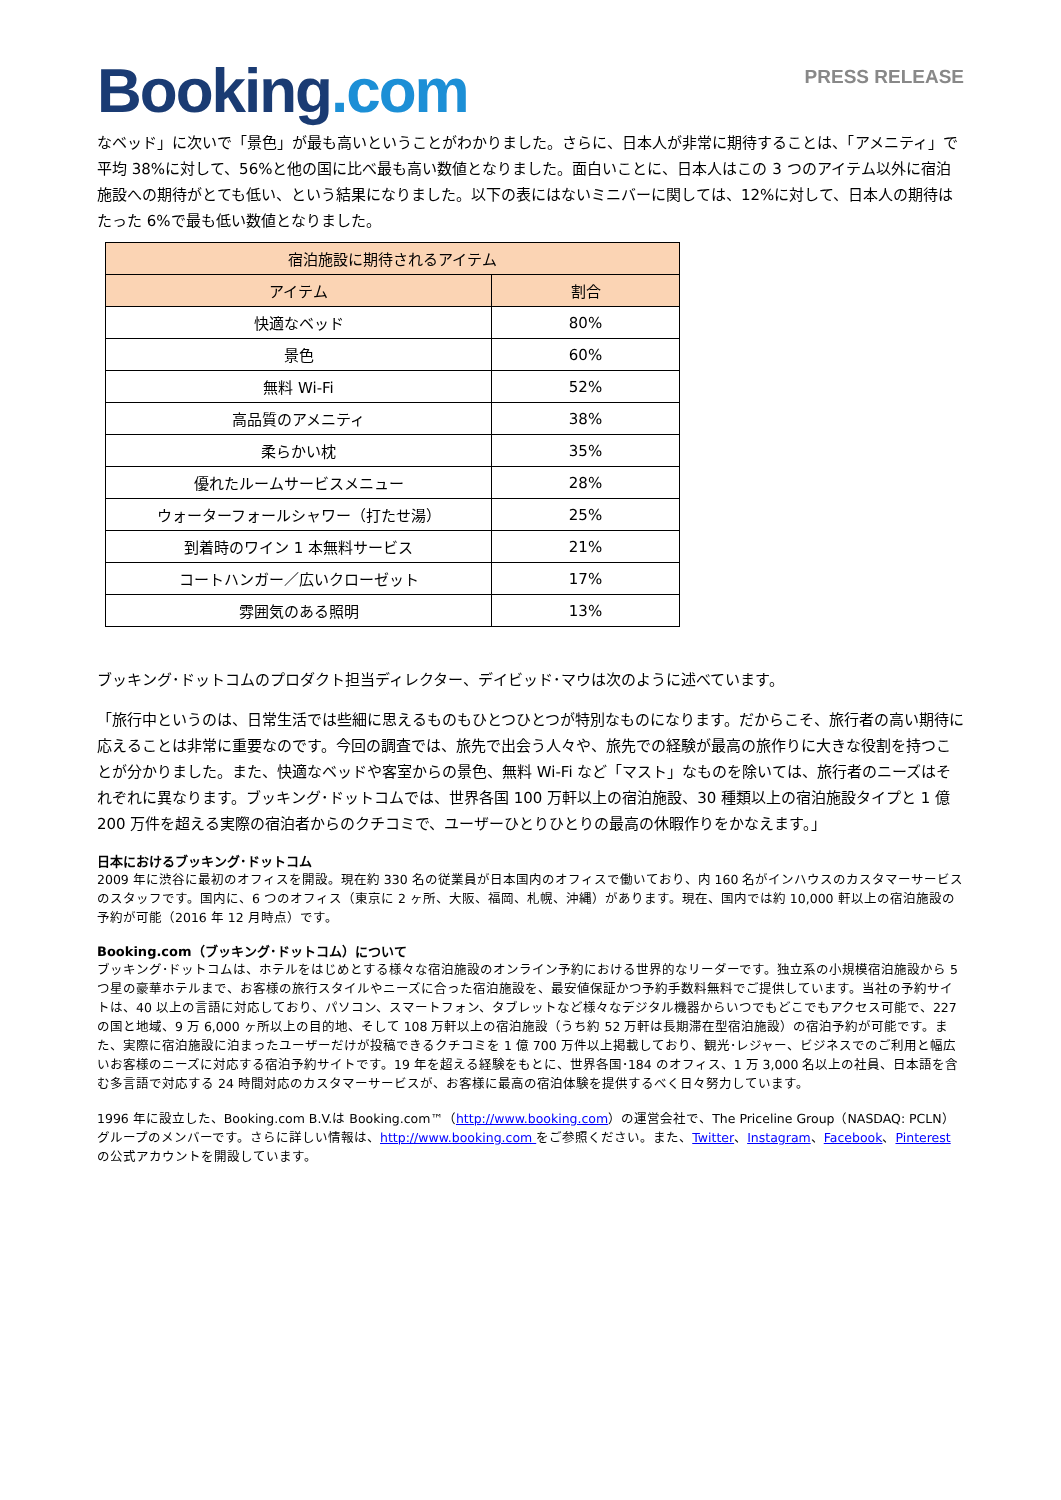Booking.com
PRESS RELEASE
なベッド」に次いで「景色」が最も高いということがわかりました。さらに、日本人が非常に期待することは、「アメニティ」で平均 38%に対して、56%と他の国に比べ最も高い数値となりました。面白いことに、日本人はこの 3 つのアイテム以外に宿泊施設への期待がとても低い、という結果になりました。以下の表にはないミニバーに関しては、12%に対して、日本人の期待はたった 6%で最も低い数値となりました。
| 宿泊施設に期待されるアイテム | |
| --- | --- |
| アイテム | 割合 |
| 快適なベッド | 80% |
| 景色 | 60% |
| 無料 Wi-Fi | 52% |
| 高品質のアメニティ | 38% |
| 柔らかい枕 | 35% |
| 優れたルームサービスメニュー | 28% |
| ウォーターフォールシャワー（打たせ湯） | 25% |
| 到着時のワイン 1 本無料サービス | 21% |
| コートハンガー／広いクローゼット | 17% |
| 雰囲気のある照明 | 13% |
ブッキング･ドットコムのプロダクト担当ディレクター、デイビッド･マウは次のように述べています。
「旅行中というのは、日常生活では些細に思えるものもひとつひとつが特別なものになります。だからこそ、旅行者の高い期待に応えることは非常に重要なのです。今回の調査では、旅先で出会う人々や、旅先での経験が最高の旅作りに大きな役割を持つことが分かりました。また、快適なベッドや客室からの景色、無料 Wi-Fi など「マスト」なものを除いては、旅行者のニーズはそれぞれに異なります。ブッキング･ドットコムでは、世界各国 100 万軒以上の宿泊施設、30 種類以上の宿泊施設タイプと 1 億 200 万件を超える実際の宿泊者からのクチコミで、ユーザーひとりひとりの最高の休暇作りをかなえます。」
日本におけるブッキング･ドットコム
2009 年に渋谷に最初のオフィスを開設。現在約 330 名の従業員が日本国内のオフィスで働いており、内 160 名がインハウスのカスタマーサービスのスタッフです。国内に、6 つのオフィス（東京に 2 ヶ所、大阪、福岡、札幌、沖縄）があります。現在、国内では約 10,000 軒以上の宿泊施設の予約が可能（2016 年 12 月時点）です。
Booking.com（ブッキング･ドットコム）について
ブッキング･ドットコムは、ホテルをはじめとする様々な宿泊施設のオンライン予約における世界的なリーダーです。独立系の小規模宿泊施設から 5 つ星の豪華ホテルまで、お客様の旅行スタイルやニーズに合った宿泊施設を、最安値保証かつ予約手数料無料でご提供しています。当社の予約サイトは、40 以上の言語に対応しており、パソコン、スマートフォン、タブレットなど様々なデジタル機器からいつでもどこでもアクセス可能で、227 の国と地域、9 万 6,000 ヶ所以上の目的地、そして 108 万軒以上の宿泊施設（うち約 52 万軒は長期滞在型宿泊施設）の宿泊予約が可能です。また、実際に宿泊施設に泊まったユーザーだけが投稿できるクチコミを 1 億 700 万件以上掲載しており、観光･レジャー、ビジネスでのご利用と幅広いお客様のニーズに対応する宿泊予約サイトです。19 年を超える経験をもとに、世界各国･184 のオフィス、1 万 3,000 名以上の社員、日本語を含む多言語で対応する 24 時間対応のカスタマーサービスが、お客様に最高の宿泊体験を提供するべく日々努力しています。
1996 年に設立した、Booking.com B.V.は Booking.com™（http://www.booking.com）の運営会社で、The Priceline Group（NASDAQ: PCLN）グループのメンバーです。さらに詳しい情報は、http://www.booking.com をご参照ください。また、Twitter、Instagram、Facebook、Pinterest の公式アカウントを開設しています。